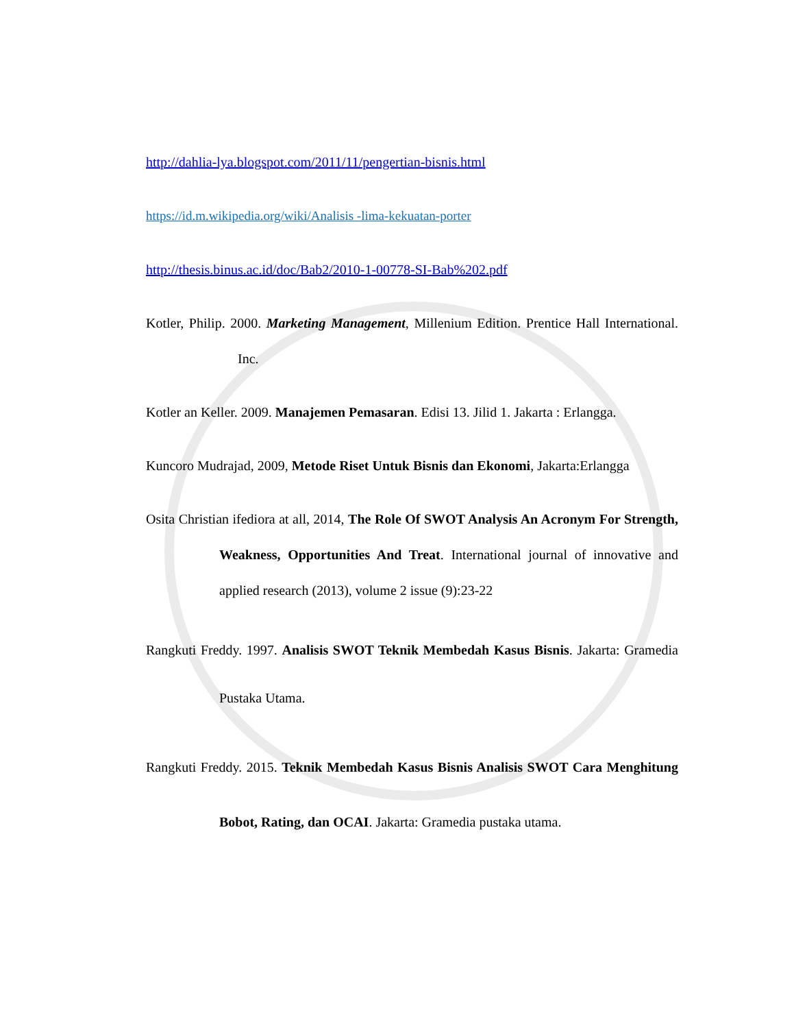http://dahlia-lya.blogspot.com/2011/11/pengertian-bisnis.html
https://id.m.wikipedia.org/wiki/Analisis -lima-kekuatan-porter
http://thesis.binus.ac.id/doc/Bab2/2010-1-00778-SI-Bab%202.pdf
Kotler, Philip. 2000. Marketing Management, Millenium Edition. Prentice Hall International. Inc.
Kotler an Keller. 2009. Manajemen Pemasaran. Edisi 13. Jilid 1. Jakarta : Erlangga.
Kuncoro Mudrajad, 2009, Metode Riset Untuk Bisnis dan Ekonomi, Jakarta:Erlangga
Osita Christian ifediora at all, 2014, The Role Of SWOT Analysis An Acronym For Strength, Weakness, Opportunities And Treat. International journal of innovative and applied research (2013), volume 2 issue (9):23-22
Rangkuti Freddy. 1997. Analisis SWOT Teknik Membedah Kasus Bisnis. Jakarta: Gramedia Pustaka Utama.
Rangkuti Freddy. 2015. Teknik Membedah Kasus Bisnis Analisis SWOT Cara Menghitung Bobot, Rating, dan OCAI. Jakarta: Gramedia pustaka utama.